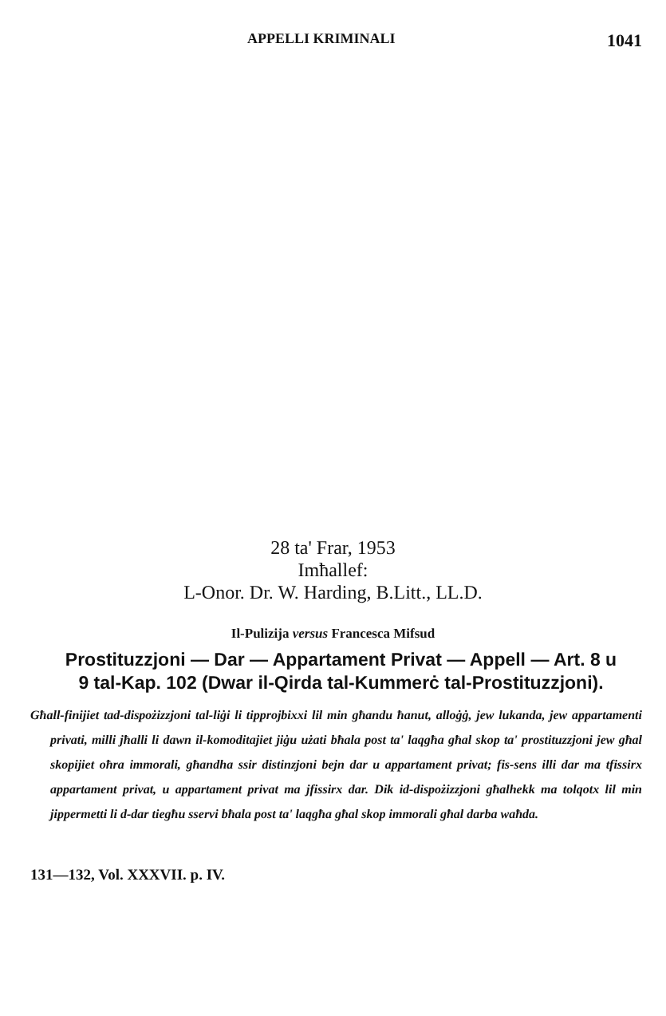APPELLI KRIMINALI 1041
28 ta' Frar, 1953
Imħallef:
L-Onor. Dr. W. Harding, B.Litt., LL.D.
Il-Pulizija versus Francesca Mifsud
Prostituzzjoni — Dar — Appartament Privat — Appell — Art. 8 u 9 tal-Kap. 102 (Dwar il-Qirda tal-Kummerċ tal-Prostituzzjoni).
Għall-finijiet tad-dispożizzjoni tal-liġi li tipprojbixxi lil min għandu ħanut, alloġġ, jew lukanda, jew appartamenti privati, milli jħalli li dawn il-komoditajiet jiġu użati bħala post ta' laqgħa għal skop ta' prostituzzjoni jew għal skopijiet oħra immorali, għandha ssir distinzjoni bejn dar u appartament privat; fis-sens illi dar ma tfissirx appartament privat, u appartament privat ma jfissirx dar. Dik id-dispożizzjoni għalhekk ma tolqotx lil min jippermetti li d-dar tiegħu sservi bħala post ta' laqgħa għal skop immorali għal darba waħda.
131—132, Vol. XXXVII. p. IV.